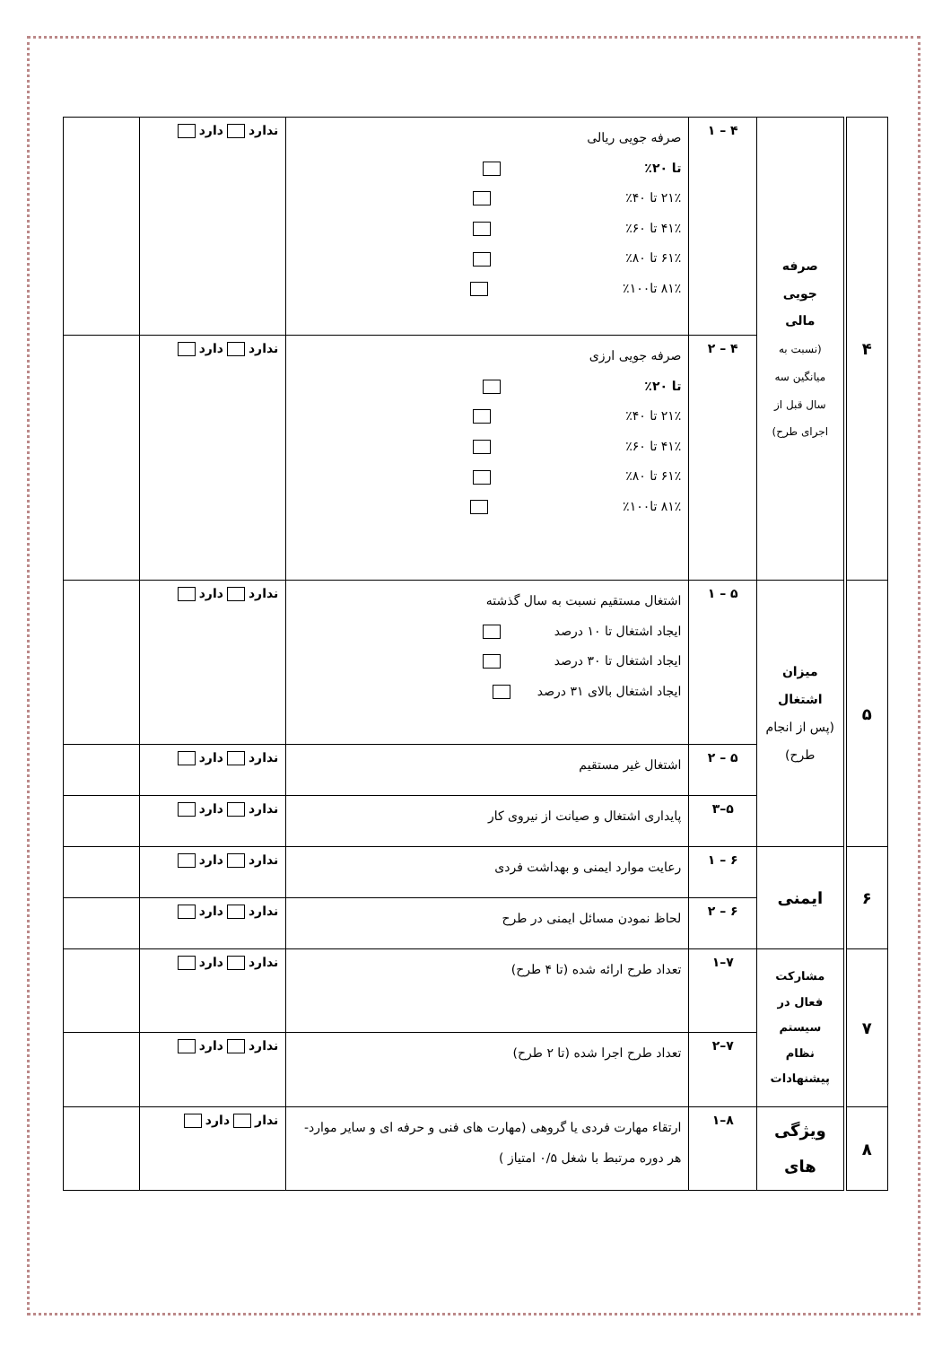| ۴ | صرفه جویی مالی (نسبت به میانگین سه سال قبل از اجرای طرح) | ۴ – ۱ | صرفه جویی ریالی تا ۲۰٪ ۲۱٪ تا ۴۰٪ ۴۱٪ تا ۶۰٪ ۶۱٪ تا ۸۰٪ ۸۱٪ تا۱۰۰٪ | ندارد دارد | |
| | | ۴ – ۲ | صرفه جویی ارزی تا ۲۰٪ ۲۱٪ تا ۴۰٪ ۴۱٪ تا ۶۰٪ ۶۱٪ تا ۸۰٪ ۸۱٪ تا۱۰۰٪ | ندارد دارد | |
| ۵ | میزان اشتغال (پس از انجام طرح) | ۵ – ۱ | اشتغال مستقیم نسبت به سال گذشته ایجاد اشتغال تا ۱۰ درصد ایجاد اشتغال تا ۳۰ درصد ایجاد اشتغال بالای ۳۱ درصد | ندارد دارد | |
| | | ۵ – ۲ | اشتغال غیر مستقیم | ندارد دارد | |
| | | ۵–۳ | پایداری اشتغال و صیانت از نیروی کار | ندارد دارد | |
| ۶ | ایمنی | ۶ – ۱ | رعایت موارد ایمنی و بهداشت فردی | ندارد دارد | |
| | | ۶ – ۲ | لحاظ نمودن مسائل ایمنی در طرح | ندارد دارد | |
| ۷ | مشارکت فعال در سیستم نظام پیشنهادات | ۷–۱ | تعداد طرح ارائه شده (تا ۴ طرح) | ندارد دارد | |
| | | ۷–۲ | تعداد طرح اجرا شده (تا ۲ طرح) | ندارد دارد | |
| ۸ | ویژگی های | ۸–۱ | ارتقاء مهارت فردی یا گروهی (مهارت های فنی و حرفه ای و سایر موارد- هر دوره مرتبط با شغل ۰/۵ امتیاز ) | ندار دارد | |